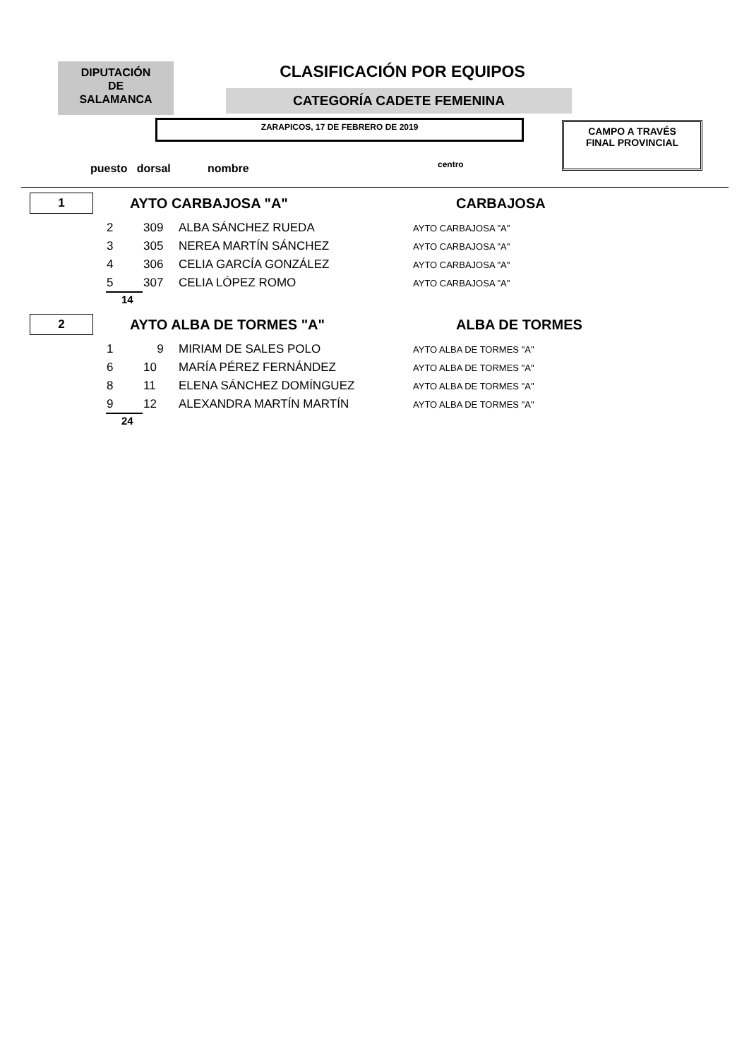DIPUTACIÓN
DE
SALAMANCA
CLASIFICACIÓN POR EQUIPOS
CATEGORÍA CADETE FEMENINA
ZARAPICOS, 17 DE FEBRERO DE 2019
CAMPO A TRAVÉS
FINAL PROVINCIAL
puesto dorsal nombre centro
| 1 | AYTO CARBAJOSA "A" | CARBAJOSA |
| 2 | 309 | ALBA SÁNCHEZ RUEDA | AYTO CARBAJOSA "A" |
| 3 | 305 | NEREA MARTÍN SÁNCHEZ | AYTO CARBAJOSA "A" |
| 4 | 306 | CELIA GARCÍA GONZÁLEZ | AYTO CARBAJOSA "A" |
| 5 | 307 | CELIA LÓPEZ ROMO | AYTO CARBAJOSA "A" |
| 14 | | | |
| 2 | AYTO ALBA DE TORMES "A" | ALBA DE TORMES |
| 1 | 9 | MIRIAM DE SALES POLO | AYTO ALBA DE TORMES "A" |
| 6 | 10 | MARÍA PÉREZ FERNÁNDEZ | AYTO ALBA DE TORMES "A" |
| 8 | 11 | ELENA SÁNCHEZ DOMÍNGUEZ | AYTO ALBA DE TORMES "A" |
| 9 | 12 | ALEXANDRA MARTÍN MARTÍN | AYTO ALBA DE TORMES "A" |
| 24 | | | |